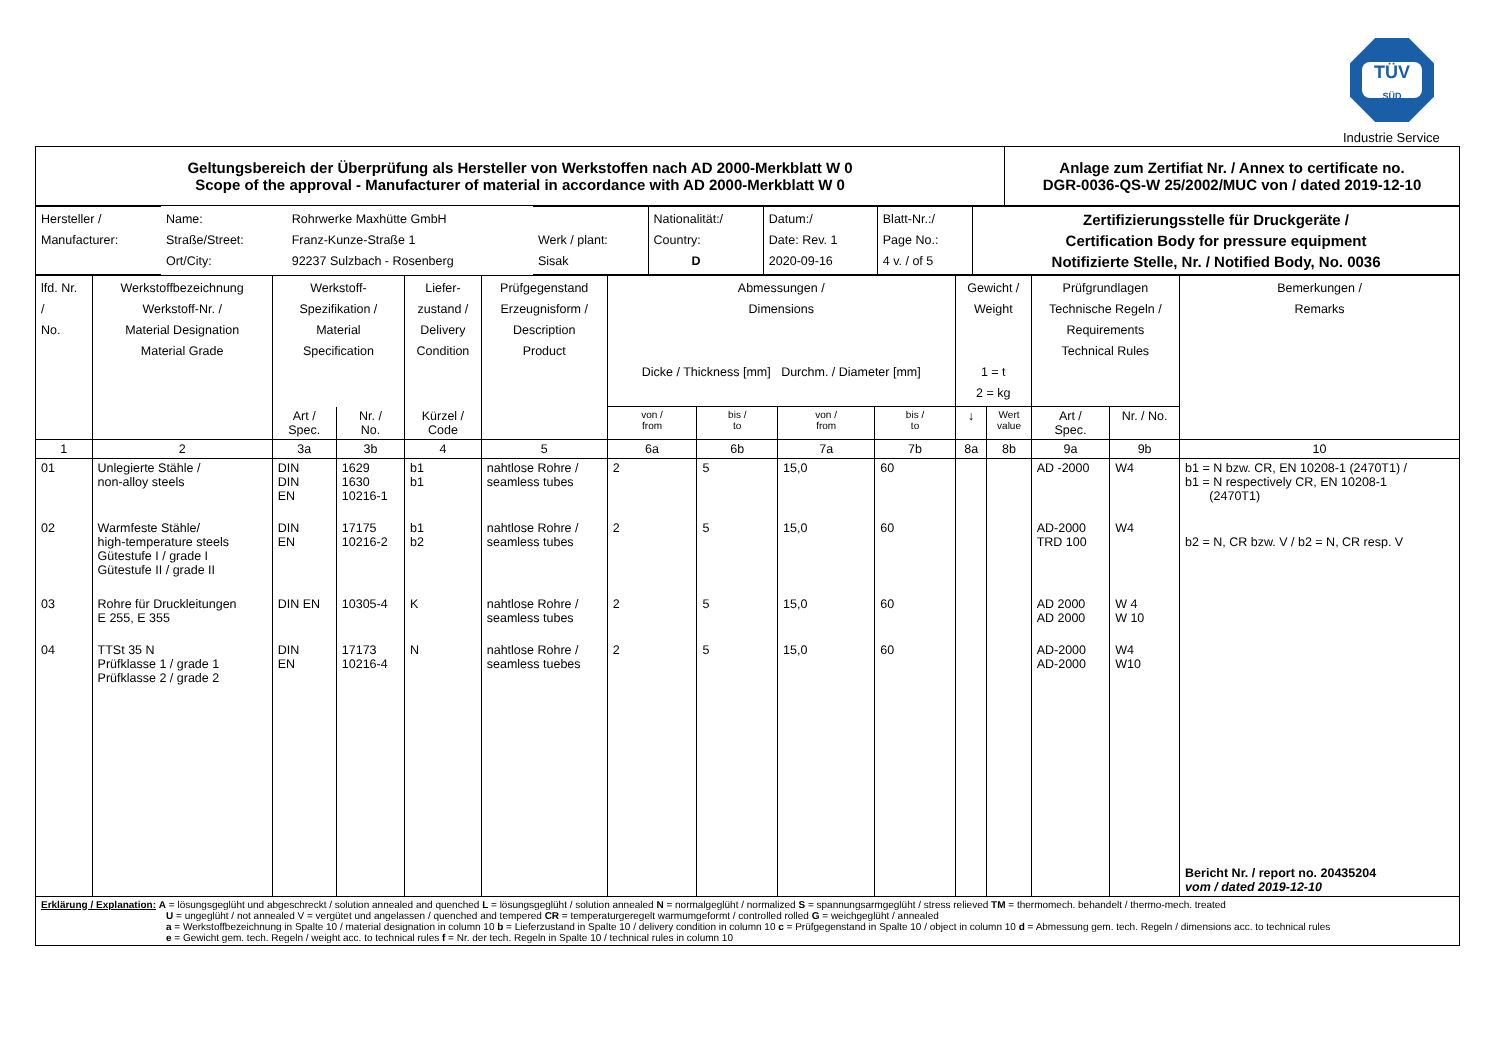TÜV
SÜD
Industrie Service
| Geltungsbereich der Überprüfung als Hersteller von Werkstoffen nach AD 2000-Merkblatt W 0 Scope of the approval - Manufacturer of material in accordance with AD 2000-Merkblatt W 0 | Anlage zum Zertifiat Nr. / Annex to certificate no. DGR-0036-QS-W 25/2002/MUC von / dated 2019-12-10 |
| Hersteller / Manufacturer: | Name: Straße/Street: Ort/City: | Rohrwerke Maxhütte GmbH Franz-Kunze-Straße 1 92237 Sulzbach - Rosenberg | Werk / plant: Sisak | Nationalität:/ Country: D | Datum:/ Date: Rev. 1 2020-09-16 | Blatt-Nr.:/ Page No.: 4 v. / of 5 | Zertifizierungsstelle für Druckgeräte / Certification Body for pressure equipment Notifizierte Stelle, Nr. / Notified Body, No. 0036 |
| lfd. Nr. / No. | Werkstoffbezeichnung Werkstoff-Nr. / Material Designation Material Grade | Werkstoff- Spezifikation / Material Specification | | Liefer- zustand / Delivery Condition | Prüfgegenstand Erzeugnisform / Description Product | Abmessungen / Dimensions Dicke / Thickness [mm] Durchm. / Diameter [mm] | | | | Gewicht / Weight 1 = t 2 = kg | | Prüfgrundlagen Technische Regeln / Requirements Technical Rules | | Bemerkungen / Remarks |
| --- | --- | --- | --- | --- | --- | --- | --- | --- | --- | --- | --- | --- | --- | --- |
| | | Art / Spec. | Nr. / No. | Kürzel / Code | | von / from | bis / to | von / from | bis / to | ↓ | Wert value | Art / Spec. | Nr. / No. | |
| 1 | 2 | 3a | 3b | 4 | 5 | 6a | 6b | 7a | 7b | 8a | 8b | 9a | 9b | 10 |
| 01 | Unlegierte Stähle / non-alloy steels | DIN DIN EN | 1629 1630 10216-1 | b1 b1 | nahtlose Rohre / seamless tubes | 2 | 5 | 15,0 | 60 | | | AD -2000 | W4 | b1 = N bzw. CR, EN 10208-1 (2470T1) / b1 = N respectively CR, EN 10208-1 (2470T1) |
| 02 | Warmfeste Stähle/ high-temperature steels Gütestufe I / grade I Gütestufe II / grade II | DIN EN | 17175 10216-2 | b1 b2 | nahtlose Rohre / seamless tubes | 2 | 5 | 15,0 | 60 | | | AD-2000 TRD 100 | W4 | b2 = N, CR bzw. V / b2 = N, CR resp. V |
| 03 | Rohre für Druckleitungen E 255, E 355 | DIN EN | 10305-4 | K | nahtlose Rohre / seamless tubes | 2 | 5 | 15,0 | 60 | | | AD 2000 AD 2000 | W 4 W 10 | |
| 04 | TTSt 35 N Prüfklasse 1 / grade 1 Prüfklasse 2 / grade 2 | DIN EN | 17173 10216-4 | N | nahtlose Rohre / seamless tuebes | 2 | 5 | 15,0 | 60 | | | AD-2000 AD-2000 | W4 W10 | Bericht Nr. / report no. 20435204 vom / dated 2019-12-10 |
Erklärung / Explanation: A = lösungsgeglüht und abgeschreckt / solution annealed and quenched L = lösungsgeglüht / solution annealed N = normalgeglüht / normalized S = spannungsarmgeglüht / stress relieved TM = thermomech. behandelt / thermo-mech. treated
U = ungeglüht / not annealed V = vergütet und angelassen / quenched and tempered CR = temperaturgeregelt warmumgeformt / controlled rolled G = weichgeglüht / annealed
a = Werkstoffbezeichnung in Spalte 10 / material designation in column 10 b = Lieferzustand in Spalte 10 / delivery condition in column 10 c = Prüfgegenstand in Spalte 10 / object in column 10 d = Abmessung gem. tech. Regeln / dimensions acc. to technical rules
e = Gewicht gem. tech. Regeln / weight acc. to technical rules f = Nr. der tech. Regeln in Spalte 10 / technical rules in column 10